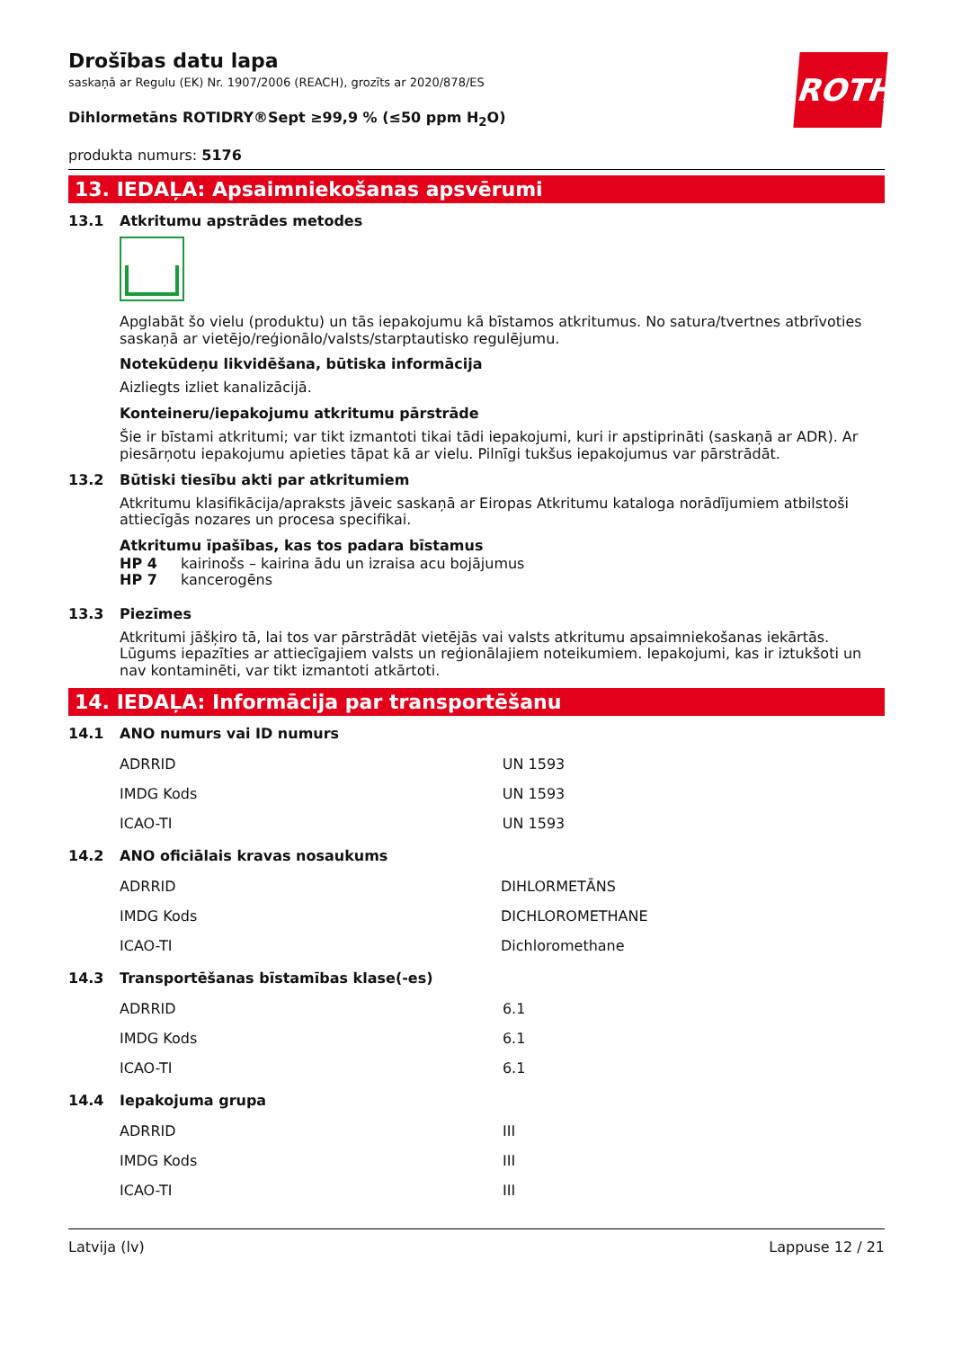ROTH
Drošības datu lapa
saskaņā ar Regulu (EK) Nr. 1907/2006 (REACH), grozīts ar 2020/878/ES
Dihlormetāns ROTIDRY®Sept ≥99,9 % (≤50 ppm H<sub>2</sub>O)
produkta numurs: 5176
13. IEDAĻA: Apsaimniekošanas apsvērumi
13.1 Atkritumu apstrādes metodes
Apglabāt šo vielu (produktu) un tās iepakojumu kā bīstamos atkritumus. No satura/tvertnes atbrīvoties saskaņā ar vietējo/reģionālo/valsts/starptautisko regulējumu.
Notekūdeņu likvidēšana, būtiska informācija
Aizliegts izliet kanalizācijā.
Konteineru/iepakojumu atkritumu pārstrāde
Šie ir bīstami atkritumi; var tikt izmantoti tikai tādi iepakojumi, kuri ir apstiprināti (saskaņā ar ADR). Ar piesārņotu iepakojumu apieties tāpat kā ar vielu. Pilnīgi tukšus iepakojumus var pārstrādāt.
13.2 Būtiski tiesību akti par atkritumiem
Atkritumu klasifikācija/apraksts jāveic saskaņā ar Eiropas Atkritumu kataloga norādījumiem atbilstoši attiecīgās nozares un procesa specifikai.
Atkritumu īpašības, kas tos padara bīstamus
| HP 4 | kairinošs – kairina ādu un izraisa acu bojājumus |
| HP 7 | kancerogēns |
13.3 Piezīmes
Atkritumi jāšķiro tā, lai tos var pārstrādāt vietējās vai valsts atkritumu apsaimniekošanas iekārtās. Lūgums iepazīties ar attiecīgajiem valsts un reģionālajiem noteikumiem. Iepakojumi, kas ir iztukšoti un nav kontaminēti, var tikt izmantoti atkārtoti.
14. IEDAĻA: Informācija par transportēšanu
14.1 ANO numurs vai ID numurs
| ADRRID | UN 1593 |
| IMDG Kods | UN 1593 |
| ICAO-TI | UN 1593 |
14.2 ANO oficiālais kravas nosaukums
| ADRRID | DIHLORMETĀNS |
| IMDG Kods | DICHLOROMETHANE |
| ICAO-TI | Dichloromethane |
14.3 Transportēšanas bīstamības klase(-es)
| ADRRID | 6.1 |
| IMDG Kods | 6.1 |
| ICAO-TI | 6.1 |
14.4 Iepakojuma grupa
| ADRRID | III |
| IMDG Kods | III |
| ICAO-TI | III |
Latvija (lv) Lappuse 12 / 21